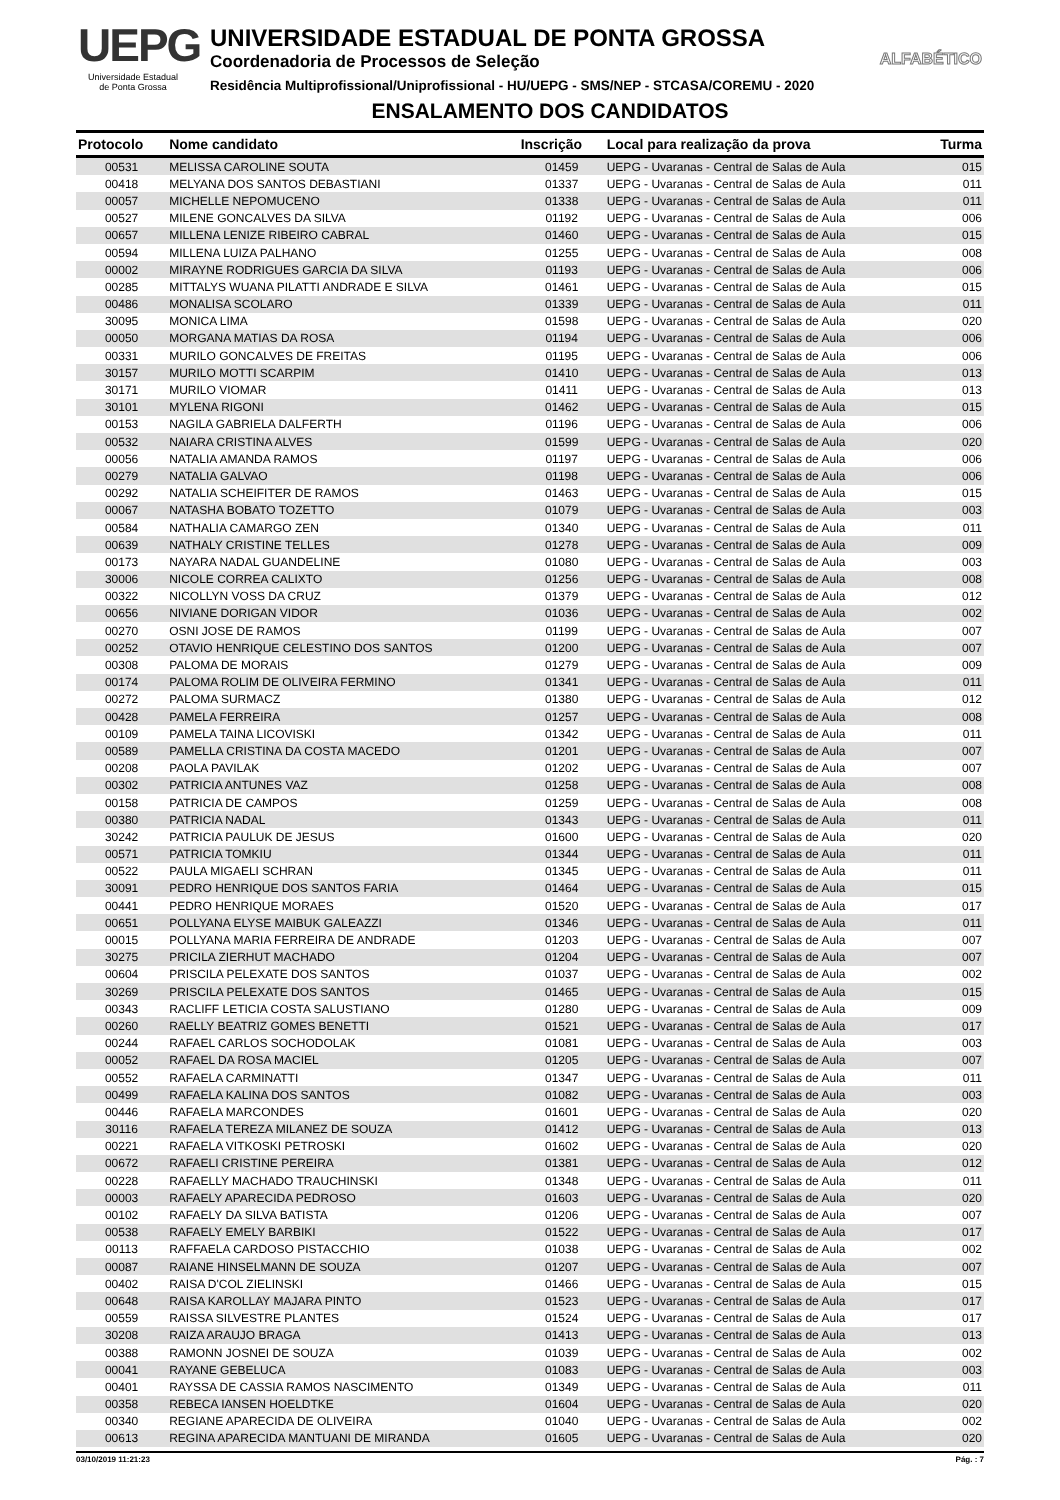UEPG
Universidade Estadual
de Ponta Grossa
UNIVERSIDADE ESTADUAL DE PONTA GROSSA
Coordenadoria de Processos de Seleção
Residência Multiprofissional/Uniprofissional - HU/UEPG - SMS/NEP - STCASA/COREMU - 2020
ENSALAMENTO DOS CANDIDATOS
ALFABÉTICO
| Protocolo | Nome candidato | Inscrição | Local para realização da prova | Turma |
| --- | --- | --- | --- | --- |
| 00531 | MELISSA CAROLINE SOUTA | 01459 | UEPG - Uvaranas - Central de Salas de Aula | 015 |
| 00418 | MELYANA DOS SANTOS DEBASTIANI | 01337 | UEPG - Uvaranas - Central de Salas de Aula | 011 |
| 00057 | MICHELLE NEPOMUCENO | 01338 | UEPG - Uvaranas - Central de Salas de Aula | 011 |
| 00527 | MILENE GONCALVES DA SILVA | 01192 | UEPG - Uvaranas - Central de Salas de Aula | 006 |
| 00657 | MILLENA LENIZE RIBEIRO CABRAL | 01460 | UEPG - Uvaranas - Central de Salas de Aula | 015 |
| 00594 | MILLENA LUIZA PALHANO | 01255 | UEPG - Uvaranas - Central de Salas de Aula | 008 |
| 00002 | MIRAYNE RODRIGUES GARCIA DA SILVA | 01193 | UEPG - Uvaranas - Central de Salas de Aula | 006 |
| 00285 | MITTALYS WUANA PILATTI ANDRADE E SILVA | 01461 | UEPG - Uvaranas - Central de Salas de Aula | 015 |
| 00486 | MONALISA SCOLARO | 01339 | UEPG - Uvaranas - Central de Salas de Aula | 011 |
| 30095 | MONICA LIMA | 01598 | UEPG - Uvaranas - Central de Salas de Aula | 020 |
| 00050 | MORGANA MATIAS DA ROSA | 01194 | UEPG - Uvaranas - Central de Salas de Aula | 006 |
| 00331 | MURILO GONCALVES DE FREITAS | 01195 | UEPG - Uvaranas - Central de Salas de Aula | 006 |
| 30157 | MURILO MOTTI SCARPIM | 01410 | UEPG - Uvaranas - Central de Salas de Aula | 013 |
| 30171 | MURILO VIOMAR | 01411 | UEPG - Uvaranas - Central de Salas de Aula | 013 |
| 30101 | MYLENA RIGONI | 01462 | UEPG - Uvaranas - Central de Salas de Aula | 015 |
| 00153 | NAGILA GABRIELA DALFERTH | 01196 | UEPG - Uvaranas - Central de Salas de Aula | 006 |
| 00532 | NAIARA CRISTINA ALVES | 01599 | UEPG - Uvaranas - Central de Salas de Aula | 020 |
| 00056 | NATALIA AMANDA RAMOS | 01197 | UEPG - Uvaranas - Central de Salas de Aula | 006 |
| 00279 | NATALIA GALVAO | 01198 | UEPG - Uvaranas - Central de Salas de Aula | 006 |
| 00292 | NATALIA SCHEIFITER DE RAMOS | 01463 | UEPG - Uvaranas - Central de Salas de Aula | 015 |
| 00067 | NATASHA BOBATO TOZETTO | 01079 | UEPG - Uvaranas - Central de Salas de Aula | 003 |
| 00584 | NATHALIA CAMARGO ZEN | 01340 | UEPG - Uvaranas - Central de Salas de Aula | 011 |
| 00639 | NATHALY CRISTINE TELLES | 01278 | UEPG - Uvaranas - Central de Salas de Aula | 009 |
| 00173 | NAYARA NADAL GUANDELINE | 01080 | UEPG - Uvaranas - Central de Salas de Aula | 003 |
| 30006 | NICOLE CORREA CALIXTO | 01256 | UEPG - Uvaranas - Central de Salas de Aula | 008 |
| 00322 | NICOLLYN VOSS DA CRUZ | 01379 | UEPG - Uvaranas - Central de Salas de Aula | 012 |
| 00656 | NIVIANE DORIGAN VIDOR | 01036 | UEPG - Uvaranas - Central de Salas de Aula | 002 |
| 00270 | OSNI JOSE DE RAMOS | 01199 | UEPG - Uvaranas - Central de Salas de Aula | 007 |
| 00252 | OTAVIO HENRIQUE CELESTINO DOS SANTOS | 01200 | UEPG - Uvaranas - Central de Salas de Aula | 007 |
| 00308 | PALOMA DE MORAIS | 01279 | UEPG - Uvaranas - Central de Salas de Aula | 009 |
| 00174 | PALOMA ROLIM DE OLIVEIRA FERMINO | 01341 | UEPG - Uvaranas - Central de Salas de Aula | 011 |
| 00272 | PALOMA SURMACZ | 01380 | UEPG - Uvaranas - Central de Salas de Aula | 012 |
| 00428 | PAMELA FERREIRA | 01257 | UEPG - Uvaranas - Central de Salas de Aula | 008 |
| 00109 | PAMELA TAINA LICOVISKI | 01342 | UEPG - Uvaranas - Central de Salas de Aula | 011 |
| 00589 | PAMELLA CRISTINA DA COSTA MACEDO | 01201 | UEPG - Uvaranas - Central de Salas de Aula | 007 |
| 00208 | PAOLA PAVILAK | 01202 | UEPG - Uvaranas - Central de Salas de Aula | 007 |
| 00302 | PATRICIA ANTUNES VAZ | 01258 | UEPG - Uvaranas - Central de Salas de Aula | 008 |
| 00158 | PATRICIA DE CAMPOS | 01259 | UEPG - Uvaranas - Central de Salas de Aula | 008 |
| 00380 | PATRICIA NADAL | 01343 | UEPG - Uvaranas - Central de Salas de Aula | 011 |
| 30242 | PATRICIA PAULUK DE JESUS | 01600 | UEPG - Uvaranas - Central de Salas de Aula | 020 |
| 00571 | PATRICIA TOMKIU | 01344 | UEPG - Uvaranas - Central de Salas de Aula | 011 |
| 00522 | PAULA MIGAELI SCHRAN | 01345 | UEPG - Uvaranas - Central de Salas de Aula | 011 |
| 30091 | PEDRO HENRIQUE DOS SANTOS FARIA | 01464 | UEPG - Uvaranas - Central de Salas de Aula | 015 |
| 00441 | PEDRO HENRIQUE MORAES | 01520 | UEPG - Uvaranas - Central de Salas de Aula | 017 |
| 00651 | POLLYANA ELYSE MAIBUK GALEAZZI | 01346 | UEPG - Uvaranas - Central de Salas de Aula | 011 |
| 00015 | POLLYANA MARIA FERREIRA DE ANDRADE | 01203 | UEPG - Uvaranas - Central de Salas de Aula | 007 |
| 30275 | PRICILA ZIERHUT MACHADO | 01204 | UEPG - Uvaranas - Central de Salas de Aula | 007 |
| 00604 | PRISCILA PELEXATE DOS SANTOS | 01037 | UEPG - Uvaranas - Central de Salas de Aula | 002 |
| 30269 | PRISCILA PELEXATE DOS SANTOS | 01465 | UEPG - Uvaranas - Central de Salas de Aula | 015 |
| 00343 | RACLIFF LETICIA COSTA SALUSTIANO | 01280 | UEPG - Uvaranas - Central de Salas de Aula | 009 |
| 00260 | RAELLY BEATRIZ GOMES BENETTI | 01521 | UEPG - Uvaranas - Central de Salas de Aula | 017 |
| 00244 | RAFAEL CARLOS SOCHODOLAK | 01081 | UEPG - Uvaranas - Central de Salas de Aula | 003 |
| 00052 | RAFAEL DA ROSA MACIEL | 01205 | UEPG - Uvaranas - Central de Salas de Aula | 007 |
| 00552 | RAFAELA CARMINATTI | 01347 | UEPG - Uvaranas - Central de Salas de Aula | 011 |
| 00499 | RAFAELA KALINA DOS SANTOS | 01082 | UEPG - Uvaranas - Central de Salas de Aula | 003 |
| 00446 | RAFAELA MARCONDES | 01601 | UEPG - Uvaranas - Central de Salas de Aula | 020 |
| 30116 | RAFAELA TEREZA MILANEZ DE SOUZA | 01412 | UEPG - Uvaranas - Central de Salas de Aula | 013 |
| 00221 | RAFAELA VITKOSKI PETROSKI | 01602 | UEPG - Uvaranas - Central de Salas de Aula | 020 |
| 00672 | RAFAELI CRISTINE PEREIRA | 01381 | UEPG - Uvaranas - Central de Salas de Aula | 012 |
| 00228 | RAFAELLY MACHADO TRAUCHINSKI | 01348 | UEPG - Uvaranas - Central de Salas de Aula | 011 |
| 00003 | RAFAELY APARECIDA PEDROSO | 01603 | UEPG - Uvaranas - Central de Salas de Aula | 020 |
| 00102 | RAFAELY DA SILVA BATISTA | 01206 | UEPG - Uvaranas - Central de Salas de Aula | 007 |
| 00538 | RAFAELY EMELY BARBIKI | 01522 | UEPG - Uvaranas - Central de Salas de Aula | 017 |
| 00113 | RAFFAELA CARDOSO PISTACCHIO | 01038 | UEPG - Uvaranas - Central de Salas de Aula | 002 |
| 00087 | RAIANE HINSELMANN DE SOUZA | 01207 | UEPG - Uvaranas - Central de Salas de Aula | 007 |
| 00402 | RAISA D'COL ZIELINSKI | 01466 | UEPG - Uvaranas - Central de Salas de Aula | 015 |
| 00648 | RAISA KAROLLAY MAJARA PINTO | 01523 | UEPG - Uvaranas - Central de Salas de Aula | 017 |
| 00559 | RAISSA SILVESTRE PLANTES | 01524 | UEPG - Uvaranas - Central de Salas de Aula | 017 |
| 30208 | RAIZA ARAUJO BRAGA | 01413 | UEPG - Uvaranas - Central de Salas de Aula | 013 |
| 00388 | RAMONN JOSNEI DE SOUZA | 01039 | UEPG - Uvaranas - Central de Salas de Aula | 002 |
| 00041 | RAYANE GEBELUCA | 01083 | UEPG - Uvaranas - Central de Salas de Aula | 003 |
| 00401 | RAYSSA DE CASSIA RAMOS NASCIMENTO | 01349 | UEPG - Uvaranas - Central de Salas de Aula | 011 |
| 00358 | REBECA IANSEN HOELDTKE | 01604 | UEPG - Uvaranas - Central de Salas de Aula | 020 |
| 00340 | REGIANE APARECIDA DE OLIVEIRA | 01040 | UEPG - Uvaranas - Central de Salas de Aula | 002 |
| 00613 | REGINA APARECIDA MANTUANI DE MIRANDA | 01605 | UEPG - Uvaranas - Central de Salas de Aula | 020 |
03/10/2019 11:21:23 Pág. : 7